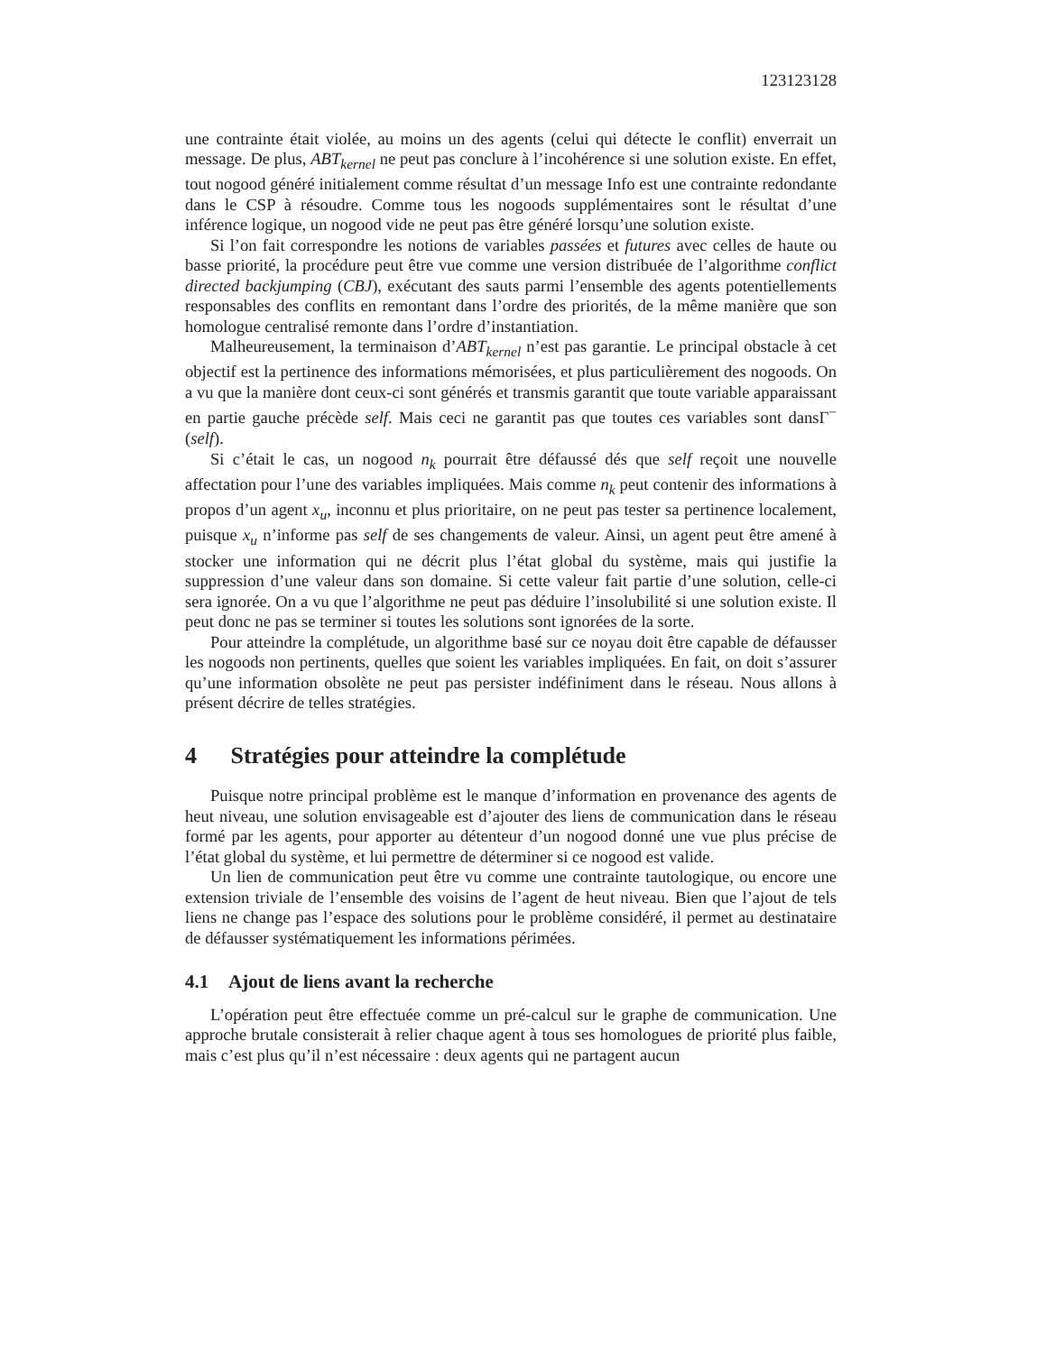123123128
une contrainte était violée, au moins un des agents (celui qui détecte le conflit) enverrait un message. De plus, ABT<sub>kernel</sub> ne peut pas conclure à l’incohérence si une solution existe. En effet, tout nogood généré initialement comme résultat d’un message Info est une contrainte redondante dans le CSP à résoudre. Comme tous les nogoods supplémentaires sont le résultat d’une inférence logique, un nogood vide ne peut pas être généré lorsqu’une solution existe.
Si l’on fait correspondre les notions de variables passées et futures avec celles de haute ou basse priorité, la procédure peut être vue comme une version distribuée de l’algorithme conflict directed backjumping (CBJ), exécutant des sauts parmi l’ensemble des agents potentiellements responsables des conflits en remontant dans l’ordre des priorités, de la même manière que son homologue centralisé remonte dans l’ordre d’instantiation.
Malheureusement, la terminaison d’ABT<sub>kernel</sub> n’est pas garantie. Le principal obstacle à cet objectif est la pertinence des informations mémorisées, et plus particulièrement des nogoods. On a vu que la manière dont ceux-ci sont générés et transmis garantit que toute variable apparaissant en partie gauche précède self. Mais ceci ne garantit pas que toutes ces variables sont dansΓ<sup>−</sup>(self).
Si c’était le cas, un nogood n<sub>k</sub> pourrait être défaussé dés que self reçoit une nouvelle affectation pour l’une des variables impliquées. Mais comme n<sub>k</sub> peut contenir des informations à propos d’un agent x<sub>u</sub>, inconnu et plus prioritaire, on ne peut pas tester sa pertinence localement, puisque x<sub>u</sub> n’informe pas self de ses changements de valeur. Ainsi, un agent peut être amené à stocker une information qui ne décrit plus l’état global du système, mais qui justifie la suppression d’une valeur dans son domaine. Si cette valeur fait partie d’une solution, celle-ci sera ignorée. On a vu que l’algorithme ne peut pas déduire l’insolubilité si une solution existe. Il peut donc ne pas se terminer si toutes les solutions sont ignorées de la sorte.
Pour atteindre la complétude, un algorithme basé sur ce noyau doit être capable de défausser les nogoods non pertinents, quelles que soient les variables impliquées. En fait, on doit s’assurer qu’une information obsolète ne peut pas persister indéfiniment dans le réseau. Nous allons à présent décrire de telles stratégies.
4 Stratégies pour atteindre la complétude
Puisque notre principal problème est le manque d’information en provenance des agents de heut niveau, une solution envisageable est d’ajouter des liens de communication dans le réseau formé par les agents, pour apporter au détenteur d’un nogood donné une vue plus précise de l’état global du système, et lui permettre de déterminer si ce nogood est valide.
Un lien de communication peut être vu comme une contrainte tautologique, ou encore une extension triviale de l’ensemble des voisins de l’agent de heut niveau. Bien que l’ajout de tels liens ne change pas l’espace des solutions pour le problème considéré, il permet au destinataire de défausser systématiquement les informations périmées.
4.1 Ajout de liens avant la recherche
L’opération peut être effectuée comme un pré-calcul sur le graphe de communication. Une approche brutale consisterait à relier chaque agent à tous ses homologues de priorité plus faible, mais c’est plus qu’il n’est nécessaire : deux agents qui ne partagent aucun